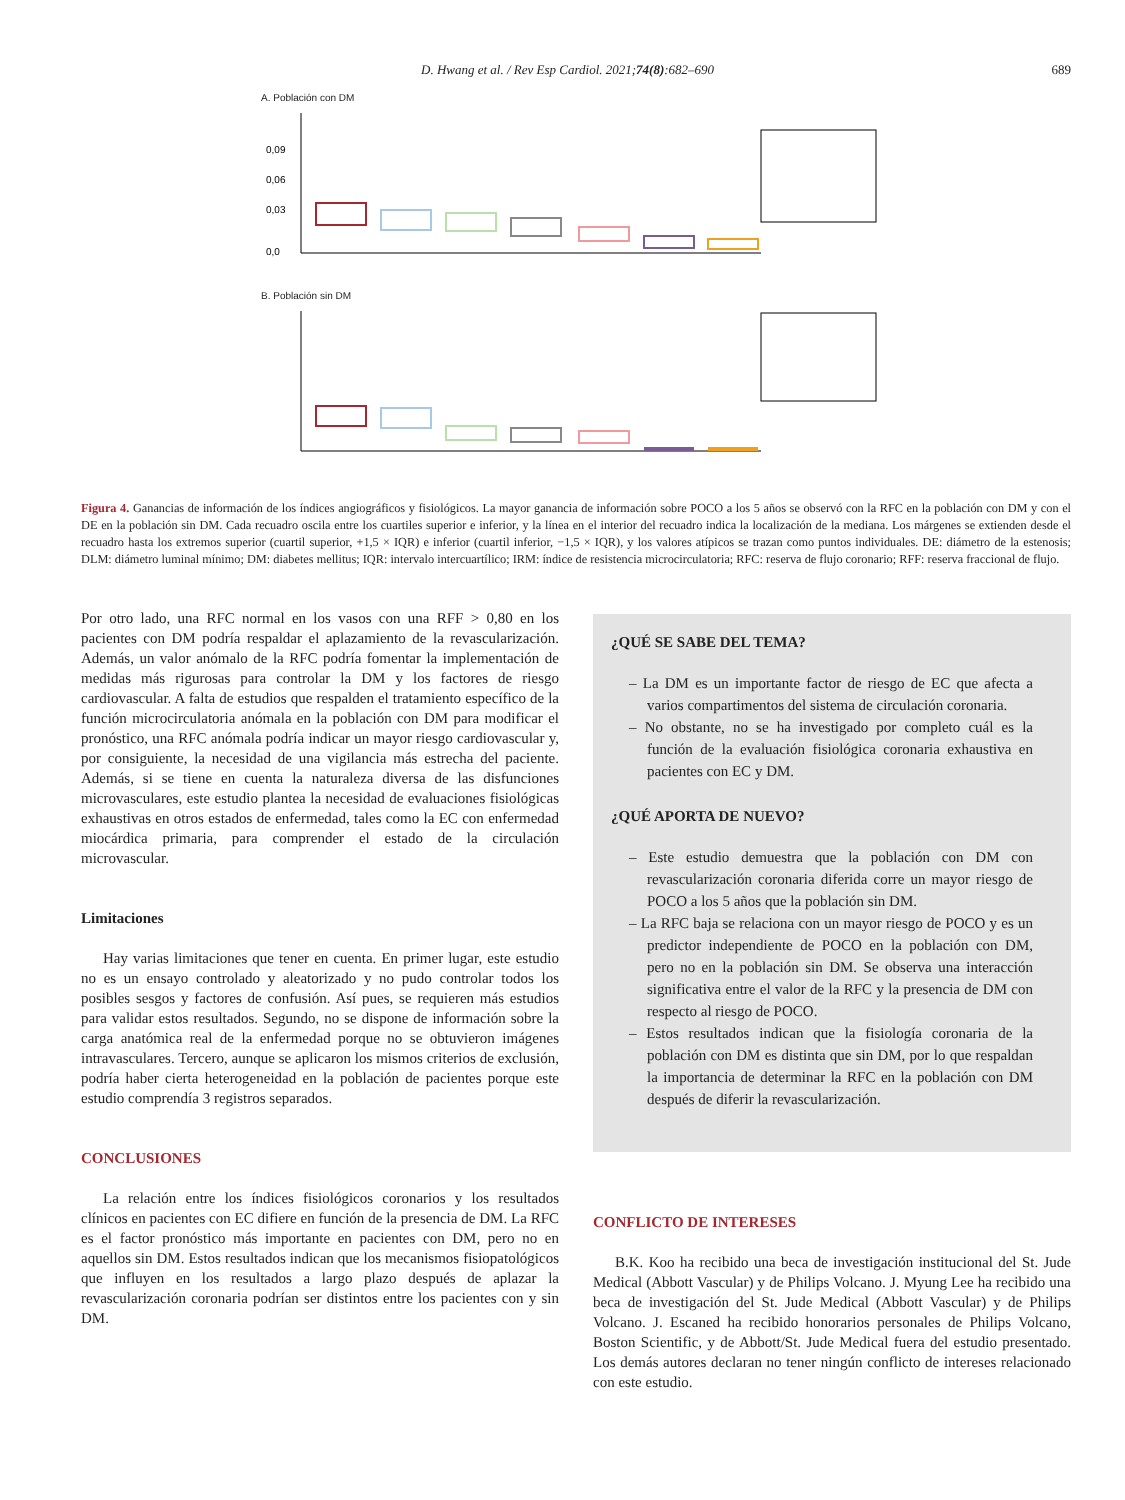D. Hwang et al. / Rev Esp Cardiol. 2021;74(8):682–690 689
A. Población con DM
0,09
0,06
0,03
0,0
B. Población sin DM
Figura 4. Ganancias de información de los índices angiográficos y fisiológicos. La mayor ganancia de información sobre POCO a los 5 años se observó con la RFC en la población con DM y con el DE en la población sin DM. Cada recuadro oscila entre los cuartiles superior e inferior, y la línea en el interior del recuadro indica la localización de la mediana. Los márgenes se extienden desde el recuadro hasta los extremos superior (cuartil superior, +1,5 × IQR) e inferior (cuartil inferior, −1,5 × IQR), y los valores atípicos se trazan como puntos individuales. DE: diámetro de la estenosis; DLM: diámetro luminal mínimo; DM: diabetes mellitus; IQR: intervalo intercuartílico; IRM: índice de resistencia microcirculatoria; RFC: reserva de flujo coronario; RFF: reserva fraccional de flujo.
Por otro lado, una RFC normal en los vasos con una RFF > 0,80 en los pacientes con DM podría respaldar el aplazamiento de la revascularización. Además, un valor anómalo de la RFC podría fomentar la implementación de medidas más rigurosas para controlar la DM y los factores de riesgo cardiovascular. A falta de estudios que respalden el tratamiento específico de la función microcirculatoria anómala en la población con DM para modificar el pronóstico, una RFC anómala podría indicar un mayor riesgo cardiovascular y, por consiguiente, la necesidad de una vigilancia más estrecha del paciente. Además, si se tiene en cuenta la naturaleza diversa de las disfunciones microvasculares, este estudio plantea la necesidad de evaluaciones fisiológicas exhaustivas en otros estados de enfermedad, tales como la EC con enfermedad miocárdica primaria, para comprender el estado de la circulación microvascular.
Limitaciones
Hay varias limitaciones que tener en cuenta. En primer lugar, este estudio no es un ensayo controlado y aleatorizado y no pudo controlar todos los posibles sesgos y factores de confusión. Así pues, se requieren más estudios para validar estos resultados. Segundo, no se dispone de información sobre la carga anatómica real de la enfermedad porque no se obtuvieron imágenes intravasculares. Tercero, aunque se aplicaron los mismos criterios de exclusión, podría haber cierta heterogeneidad en la población de pacientes porque este estudio comprendía 3 registros separados.
CONCLUSIONES
La relación entre los índices fisiológicos coronarios y los resultados clínicos en pacientes con EC difiere en función de la presencia de DM. La RFC es el factor pronóstico más importante en pacientes con DM, pero no en aquellos sin DM. Estos resultados indican que los mecanismos fisiopatológicos que influyen en los resultados a largo plazo después de aplazar la revascularización coronaria podrían ser distintos entre los pacientes con y sin DM.
¿QUÉ SE SABE DEL TEMA?
– La DM es un importante factor de riesgo de EC que afecta a varios compartimentos del sistema de circulación coronaria.
– No obstante, no se ha investigado por completo cuál es la función de la evaluación fisiológica coronaria exhaustiva en pacientes con EC y DM.
¿QUÉ APORTA DE NUEVO?
– Este estudio demuestra que la población con DM con revascularización coronaria diferida corre un mayor riesgo de POCO a los 5 años que la población sin DM.
– La RFC baja se relaciona con un mayor riesgo de POCO y es un predictor independiente de POCO en la población con DM, pero no en la población sin DM. Se observa una interacción significativa entre el valor de la RFC y la presencia de DM con respecto al riesgo de POCO.
– Estos resultados indican que la fisiología coronaria de la población con DM es distinta que sin DM, por lo que respaldan la importancia de determinar la RFC en la población con DM después de diferir la revascularización.
CONFLICTO DE INTERESES
B.K. Koo ha recibido una beca de investigación institucional del St. Jude Medical (Abbott Vascular) y de Philips Volcano. J. Myung Lee ha recibido una beca de investigación del St. Jude Medical (Abbott Vascular) y de Philips Volcano. J. Escaned ha recibido honorarios personales de Philips Volcano, Boston Scientific, y de Abbott/St. Jude Medical fuera del estudio presentado. Los demás autores declaran no tener ningún conflicto de intereses relacionado con este estudio.